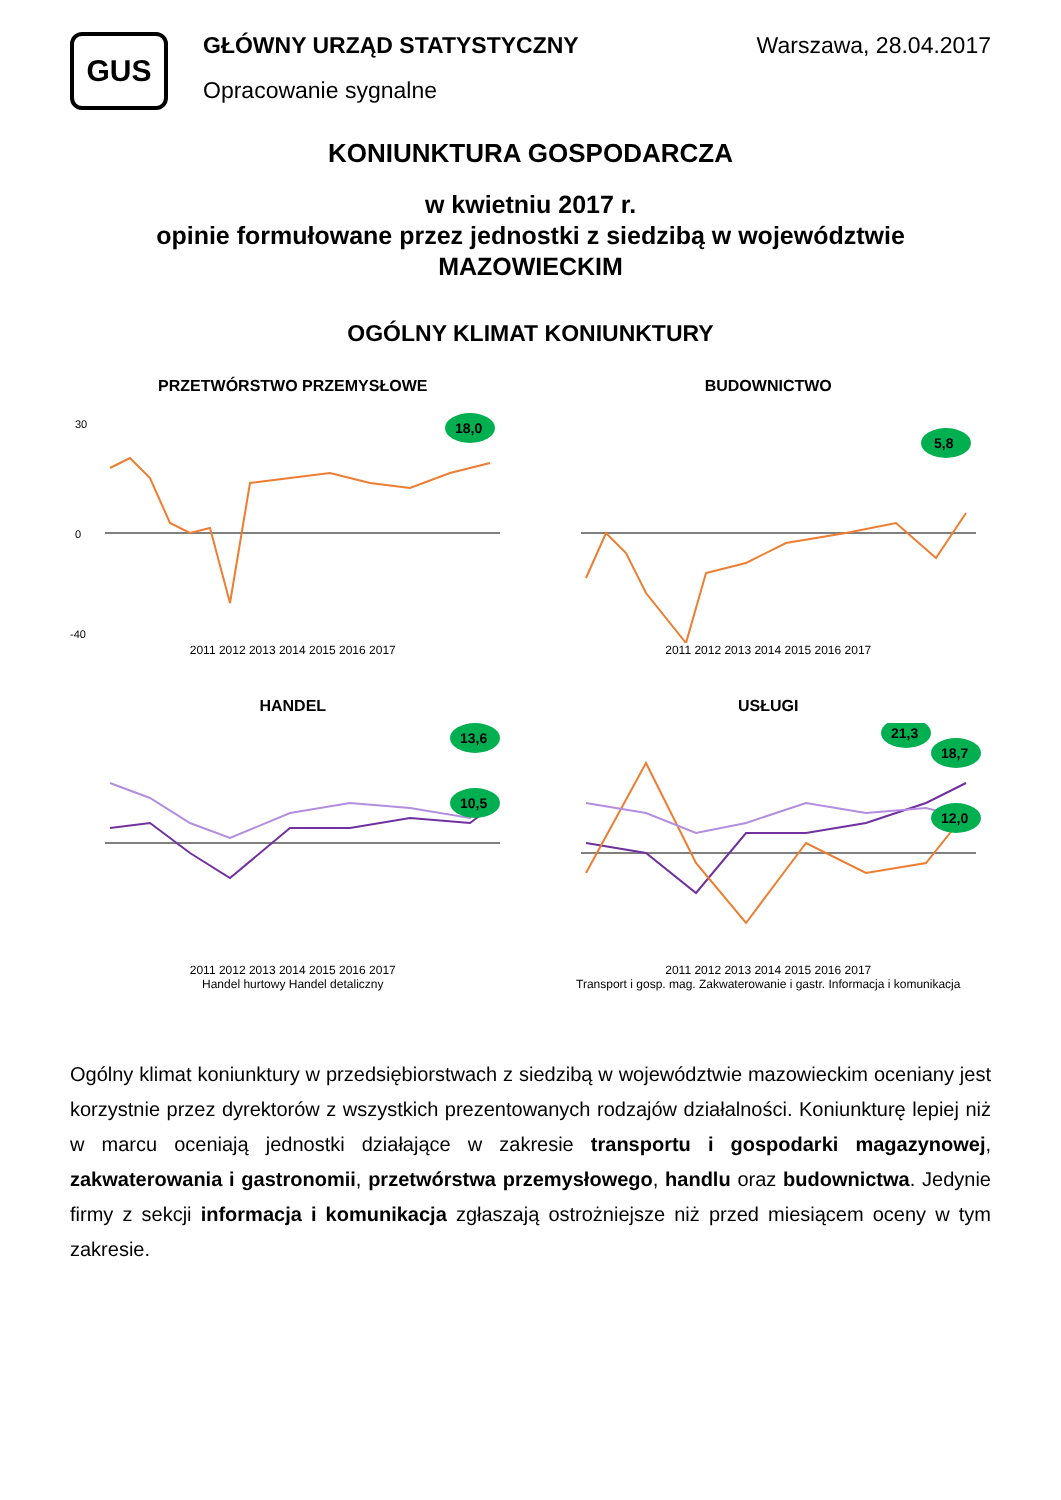GUS
GŁÓWNY URZĄD STATYSTYCZNY
Opracowanie sygnalne
Warszawa, 28.04.2017
KONIUNKTURA GOSPODARCZA
w kwietniu 2017 r.
opinie formułowane przez jednostki z siedzibą w województwie MAZOWIECKIM
OGÓLNY KLIMAT KONIUNKTURY
PRZETWÓRSTWO PRZEMYSŁOWE
18,0
30
0
-40
2011 2012 2013 2014 2015 2016 2017
BUDOWNICTWO
5,8
2011 2012 2013 2014 2015 2016 2017
HANDEL
13,6
10,5
2011 2012 2013 2014 2015 2016 2017
Handel hurtowy Handel detaliczny
USŁUGI
21,3
18,7
12,0
2011 2012 2013 2014 2015 2016 2017
Transport i gosp. mag. Zakwaterowanie i gastr. Informacja i komunikacja
Ogólny klimat koniunktury w przedsiębiorstwach z siedzibą w województwie mazowieckim oceniany jest korzystnie przez dyrektorów z wszystkich prezentowanych rodzajów działalności. Koniunkturę lepiej niż w marcu oceniają jednostki działające w zakresie transportu i gospodarki magazynowej, zakwaterowania i gastronomii, przetwórstwa przemysłowego, handlu oraz budownictwa. Jedynie firmy z sekcji informacja i komunikacja zgłaszają ostrożniejsze niż przed miesiącem oceny w tym zakresie.